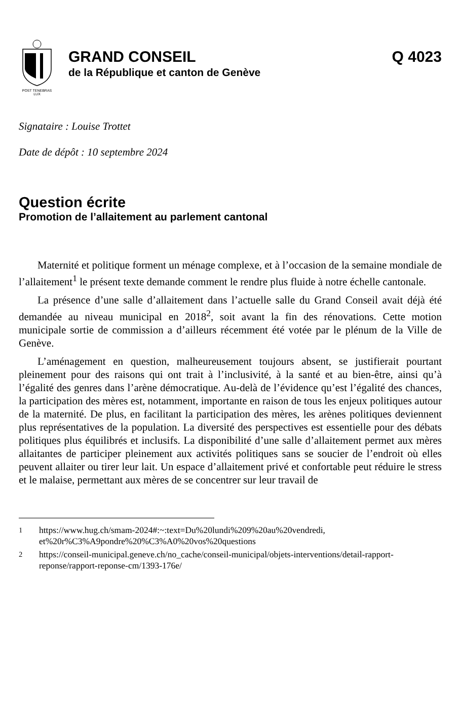POST TENEBRAS LUX
GRAND CONSEIL Q 4023
de la République et canton de Genève
Signataire : Louise Trottet
Date de dépôt : 10 septembre 2024
Question écrite
Promotion de l’allaitement au parlement cantonal
Maternité et politique forment un ménage complexe, et à l’occasion de la semaine mondiale de l’allaitement<sup>1</sup> le présent texte demande comment le rendre plus fluide à notre échelle cantonale.
La présence d’une salle d’allaitement dans l’actuelle salle du Grand Conseil avait déjà été demandée au niveau municipal en 2018<sup>2</sup>, soit avant la fin des rénovations. Cette motion municipale sortie de commission a d’ailleurs récemment été votée par le plénum de la Ville de Genève.
L’aménagement en question, malheureusement toujours absent, se justifierait pourtant pleinement pour des raisons qui ont trait à l’inclusivité, à la santé et au bien-être, ainsi qu’à l’égalité des genres dans l’arène démocratique. Au-delà de l’évidence qu’est l’égalité des chances, la participation des mères est, notamment, importante en raison de tous les enjeux politiques autour de la maternité. De plus, en facilitant la participation des mères, les arènes politiques deviennent plus représentatives de la population. La diversité des perspectives est essentielle pour des débats politiques plus équilibrés et inclusifs. La disponibilité d’une salle d’allaitement permet aux mères allaitantes de participer pleinement aux activités politiques sans se soucier de l’endroit où elles peuvent allaiter ou tirer leur lait. Un espace d’allaitement privé et confortable peut réduire le stress et le malaise, permettant aux mères de se concentrer sur leur travail de
<sup>1</sup> https://www.hug.ch/smam-2024#:~:text=Du%20lundi%209%20au%20vendredi, et%20r%C3%A9pondre%20%C3%A0%20vos%20questions
<sup>2</sup> https://conseil-municipal.geneve.ch/no_cache/conseil-municipal/objets-interventions/detail-rapport-reponse/rapport-reponse-cm/1393-176e/